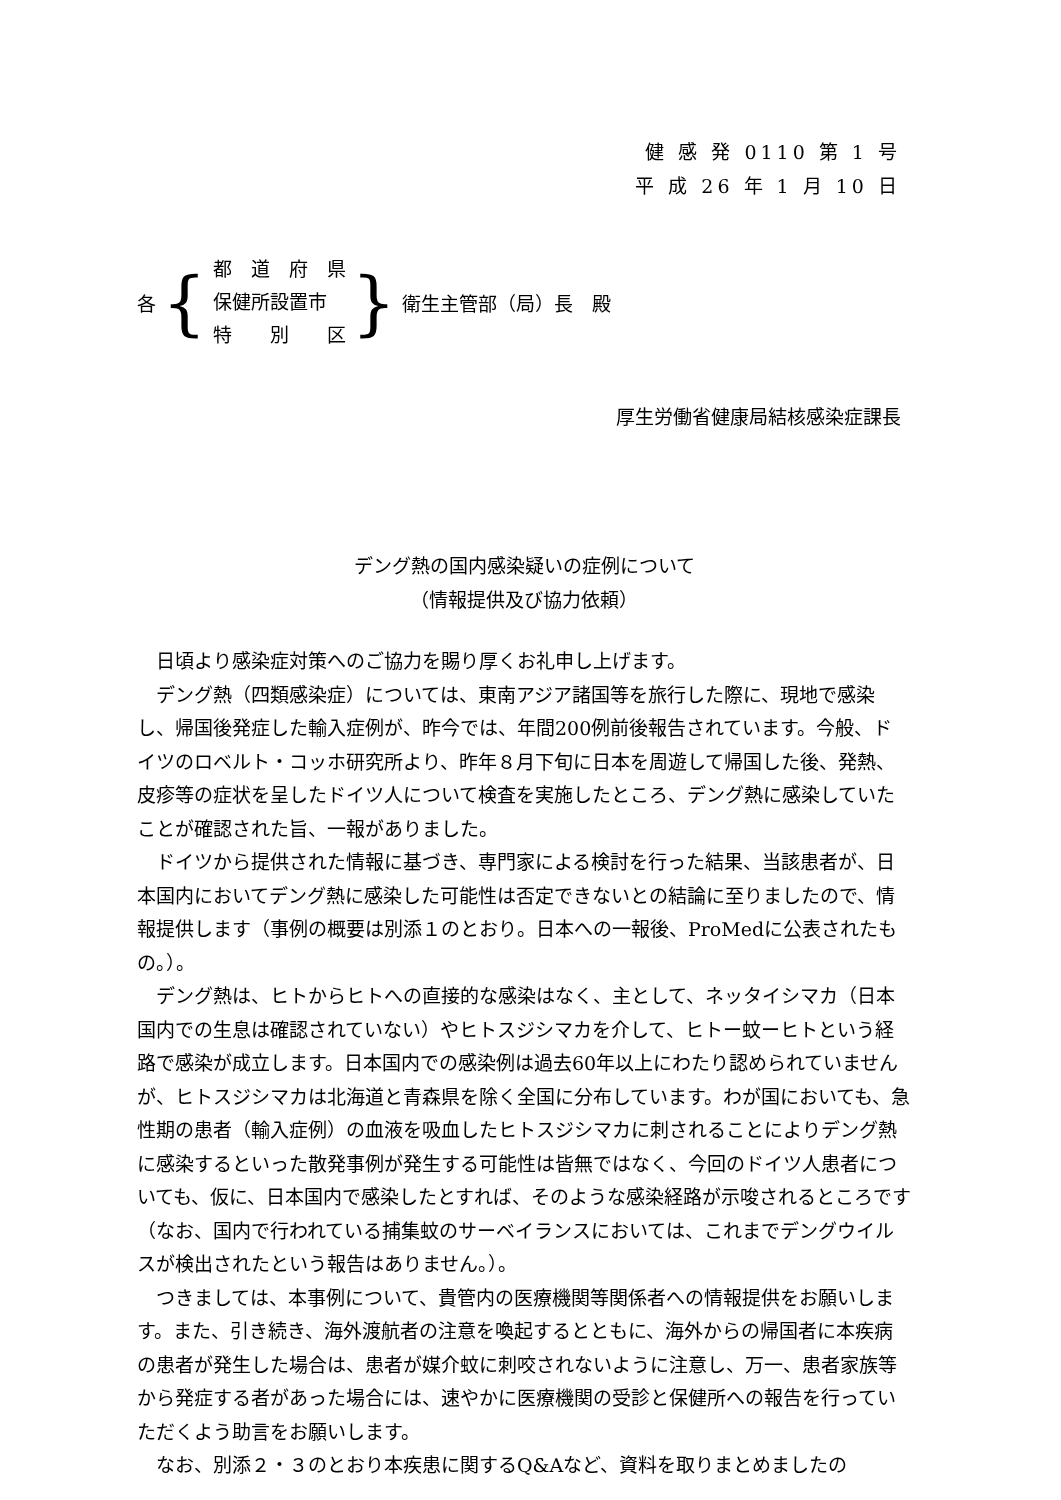健 感 発 0110 第 1 号
平 成 26 年 1 月 10 日
各 {
都　道　府　県
保健所設置市
特　　別　　区
} 衛生主管部（局）長　殿
厚生労働省健康局結核感染症課長
デング熱の国内感染疑いの症例について
（情報提供及び協力依頼）
日頃より感染症対策へのご協力を賜り厚くお礼申し上げます。
デング熱（四類感染症）については、東南アジア諸国等を旅行した際に、現地で感染し、帰国後発症した輸入症例が、昨今では、年間200例前後報告されています。今般、ドイツのロベルト・コッホ研究所より、昨年８月下旬に日本を周遊して帰国した後、発熱、皮疹等の症状を呈したドイツ人について検査を実施したところ、デング熱に感染していたことが確認された旨、一報がありました。
ドイツから提供された情報に基づき、専門家による検討を行った結果、当該患者が、日本国内においてデング熱に感染した可能性は否定できないとの結論に至りましたので、情報提供します（事例の概要は別添１のとおり。日本への一報後、ProMedに公表されたもの。）。
デング熱は、ヒトからヒトへの直接的な感染はなく、主として、ネッタイシマカ（日本国内での生息は確認されていない）やヒトスジシマカを介して、ヒトー蚊ーヒトという経路で感染が成立します。日本国内での感染例は過去60年以上にわたり認められていませんが、ヒトスジシマカは北海道と青森県を除く全国に分布しています。わが国においても、急性期の患者（輸入症例）の血液を吸血したヒトスジシマカに刺されることによりデング熱に感染するといった散発事例が発生する可能性は皆無ではなく、今回のドイツ人患者についても、仮に、日本国内で感染したとすれば、そのような感染経路が示唆されるところです（なお、国内で行われている捕集蚊のサーベイランスにおいては、これまでデングウイルスが検出されたという報告はありません。）。
つきましては、本事例について、貴管内の医療機関等関係者への情報提供をお願いします。また、引き続き、海外渡航者の注意を喚起するとともに、海外からの帰国者に本疾病の患者が発生した場合は、患者が媒介蚊に刺咬されないように注意し、万一、患者家族等から発症する者があった場合には、速やかに医療機関の受診と保健所への報告を行っていただくよう助言をお願いします。
なお、別添２・３のとおり本疾患に関するQ&Aなど、資料を取りまとめましたの